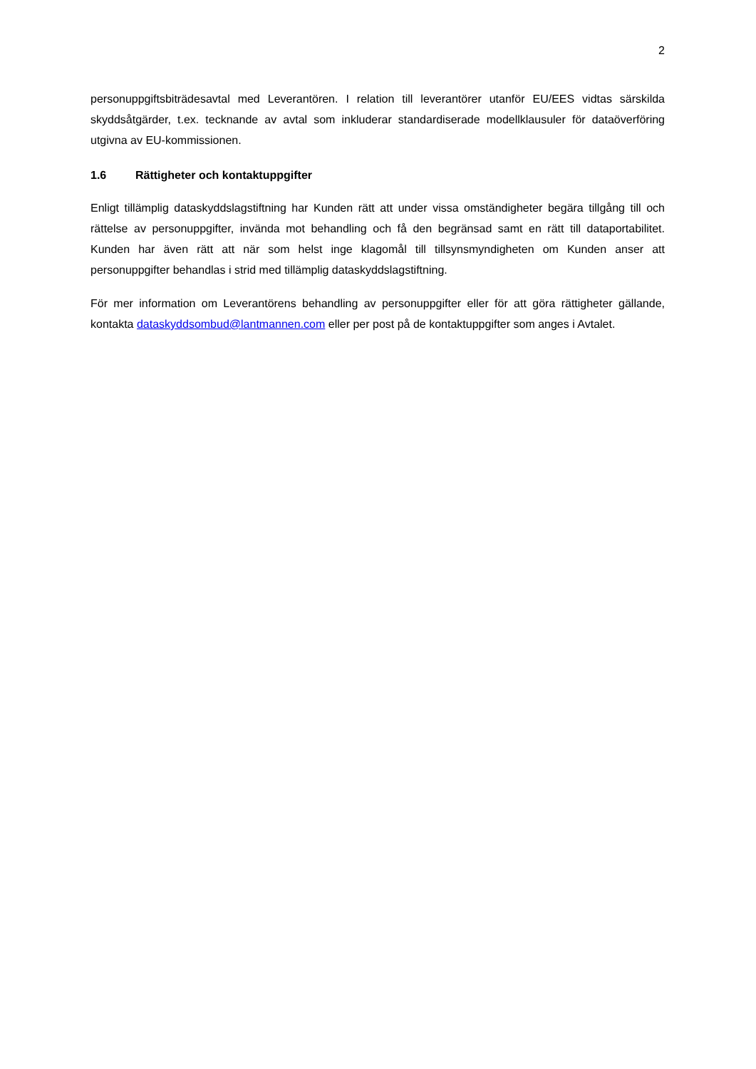2
personuppgiftsbiträdesavtal med Leverantören. I relation till leverantörer utanför EU/EES vidtas särskilda skyddsåtgärder, t.ex. tecknande av avtal som inkluderar standardiserade modellklausuler för dataöverföring utgivna av EU-kommissionen.
1.6 Rättigheter och kontaktuppgifter
Enligt tillämplig dataskyddslagstiftning har Kunden rätt att under vissa omständigheter begära tillgång till och rättelse av personuppgifter, invända mot behandling och få den begränsad samt en rätt till dataportabilitet. Kunden har även rätt att när som helst inge klagomål till tillsynsmyndigheten om Kunden anser att personuppgifter behandlas i strid med tillämplig dataskyddslagstiftning.
För mer information om Leverantörens behandling av personuppgifter eller för att göra rättigheter gällande, kontakta dataskyddsombud@lantmannen.com eller per post på de kontaktuppgifter som anges i Avtalet.